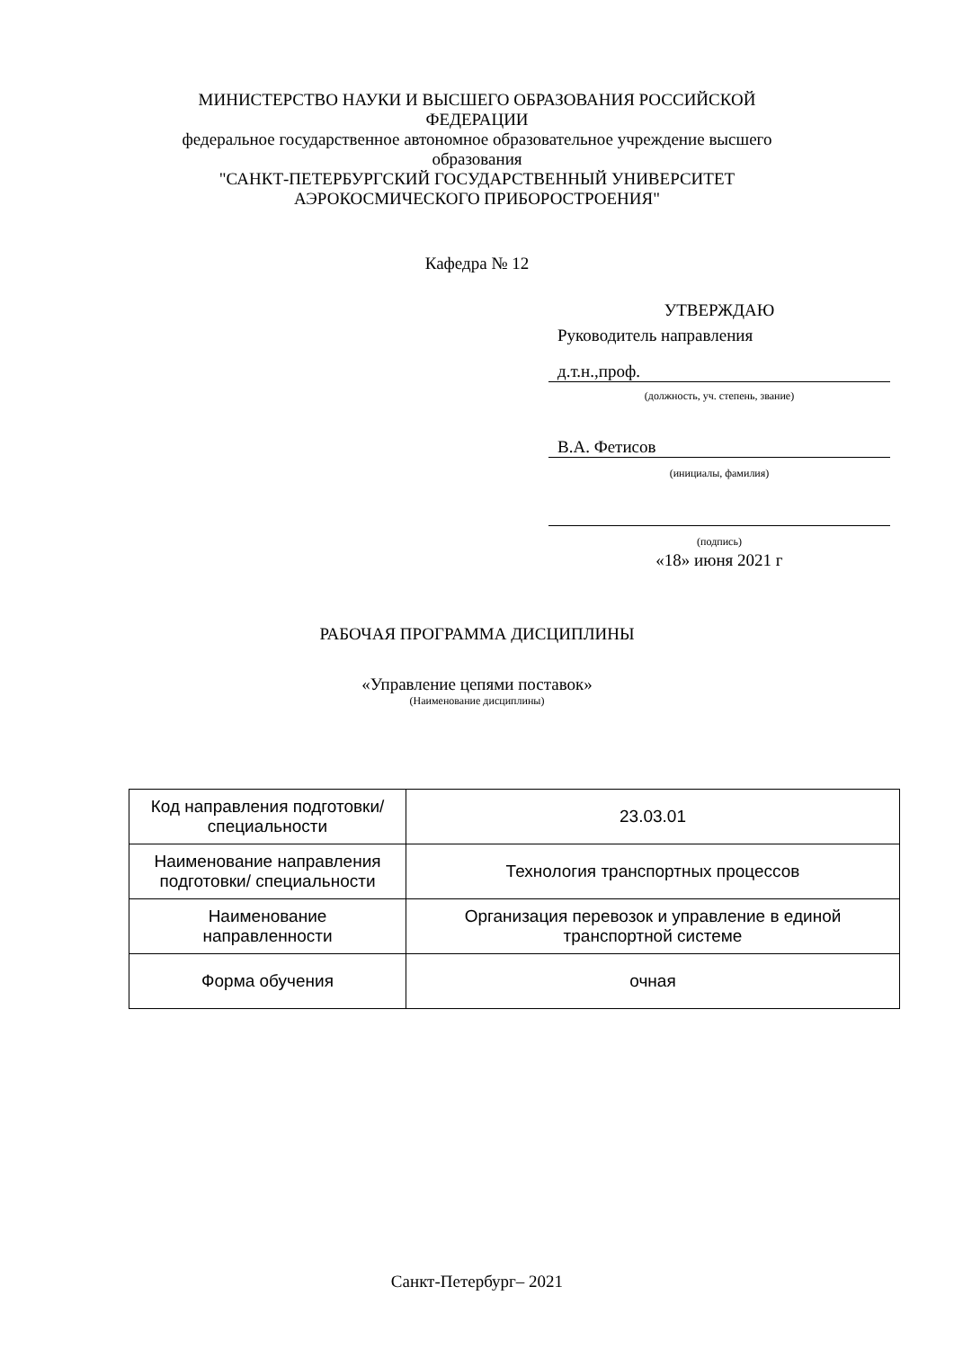МИНИСТЕРСТВО НАУКИ И ВЫСШЕГО ОБРАЗОВАНИЯ РОССИЙСКОЙ
ФЕДЕРАЦИИ
федеральное государственное автономное образовательное учреждение высшего
образования
"САНКТ-ПЕТЕРБУРГСКИЙ ГОСУДАРСТВЕННЫЙ УНИВЕРСИТЕТ
АЭРОКОСМИЧЕСКОГО ПРИБОРОСТРОЕНИЯ"
Кафедра № 12
УТВЕРЖДАЮ
Руководитель направления
д.т.н.,проф.
(должность, уч. степень, звание)
В.А. Фетисов
(инициалы, фамилия)
(подпись)
«18» июня 2021 г
РАБОЧАЯ ПРОГРАММА ДИСЦИПЛИНЫ
«Управление цепями поставок»
(Наименование дисциплины)
| Код направления подготовки/ специальности | 23.03.01 |
| Наименование направления подготовки/ специальности | Технология транспортных процессов |
| Наименование направленности | Организация перевозок и управление в единой транспортной системе |
| Форма обучения | очная |
Санкт-Петербург– 2021